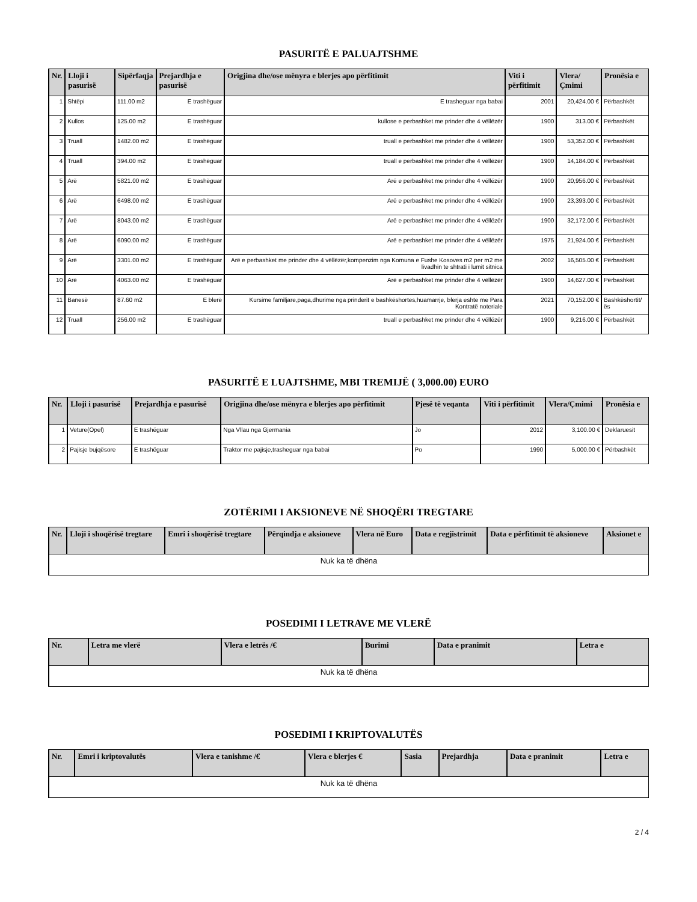PASURITË E PALUAJTSHME
| Nr. | Lloji i pasurisë | Sipërfaqja | Prejardhja e pasurisë | Origjina dhe/ose mënyra e blerjes apo përfitimit | Viti i përfitimit | Vlera/Çmimi | Pronësia e |
| --- | --- | --- | --- | --- | --- | --- | --- |
| 1 | Shtëpi | 111.00 m2 | E trashëguar | E trasheguar nga babai | 2001 | 20,424.00 € | Përbashkët |
| 2 | Kullos | 125.00 m2 | E trashëguar | kullose e perbashket me prinder dhe 4 vëllëzër | 1900 | 313.00 € | Përbashkët |
| 3 | Truall | 1482.00 m2 | E trashëguar | truall e perbashket me prinder dhe 4 vëllëzër | 1900 | 53,352.00 € | Përbashkët |
| 4 | Truall | 394.00 m2 | E trashëguar | truall e perbashket me prinder dhe 4 vëllëzër | 1900 | 14,184.00 € | Përbashkët |
| 5 | Arë | 5821.00 m2 | E trashëguar | Arë e perbashket me prinder dhe 4 vëllëzër | 1900 | 20,956.00 € | Përbashkët |
| 6 | Arë | 6498.00 m2 | E trashëguar | Arë e perbashket me prinder dhe 4 vëllëzër | 1900 | 23,393.00 € | Përbashkët |
| 7 | Arë | 8043.00 m2 | E trashëguar | Arë e perbashket me prinder dhe 4 vëllëzër | 1900 | 32,172.00 € | Përbashkët |
| 8 | Arë | 6090.00 m2 | E trashëguar | Arë e perbashket me prinder dhe 4 vëllëzër | 1975 | 21,924.00 € | Përbashkët |
| 9 | Arë | 3301.00 m2 | E trashëguar | Arë e perbashket me prinder dhe 4 vëllëzër,kompenzim nga Komuna e Fushe Kosoves m2 per m2 me livadhin te shtrati i lumit sitnica | 2002 | 16,505.00 € | Përbashkët |
| 10 | Arë | 4063.00 m2 | E trashëguar | Arë e perbashket me prinder dhe 4 vëllëzër | 1900 | 14,627.00 € | Përbashkët |
| 11 | Banesë | 87.60 m2 | E blerë | Kursime familjare,paga,dhurime nga prinderit e bashkëshortes,huamarrje, blerja eshte me Para Kontratë noteriale | 2021 | 70,152.00 € | Bashkëshortit/ës |
| 12 | Truall | 256.00 m2 | E trashëguar | truall e perbashket me prinder dhe 4 vëllëzër | 1900 | 9,216.00 € | Përbashkët |
PASURITË E LUAJTSHME, MBI TREMIJË ( 3,000.00) EURO
| Nr. | Lloji i pasurisë | Prejardhja e pasurisë | Origjina dhe/ose mënyra e blerjes apo përfitimit | Pjesë të veqanta | Viti i përfitimit | Vlera/Çmimi | Pronësia e |
| --- | --- | --- | --- | --- | --- | --- | --- |
| 1 | Veture(Opel) | E trashëguar | Nga Vllau nga Gjermania | Jo | 2012 | 3,100.00 € | Deklaruesit |
| 2 | Pajisje bujqësore | E trashëguar | Traktor me pajisje,trasheguar nga babai | Po | 1990 | 5,000.00 € | Përbashkët |
ZOTËRIMI I AKSIONEVE NË SHOQËRI TREGTARE
| Nr. | Lloji i shoqërisë tregtare | Emri i shoqërisë tregtare | Përqindja e aksioneve | Vlera në Euro | Data e regjistrimit | Data e përfitimit të aksioneve | Aksionet e |
| --- | --- | --- | --- | --- | --- | --- | --- |
| Nuk ka të dhëna | | | | | | | |
POSEDIMI I LETRAVE ME VLERË
| Nr. | Letra me vlerë | Vlera e letrës /€ | Burimi | Data e pranimit | Letra e |
| --- | --- | --- | --- | --- | --- |
| Nuk ka të dhëna | | | | | |
POSEDIMI I KRIPTOVALUTËS
| Nr. | Emri i kriptovalutës | Vlera e tanishme /€ | Vlera e blerjes € | Sasia | Prejardhja | Data e pranimit | Letra e |
| --- | --- | --- | --- | --- | --- | --- | --- |
| Nuk ka të dhëna | | | | | | | |
2 / 4